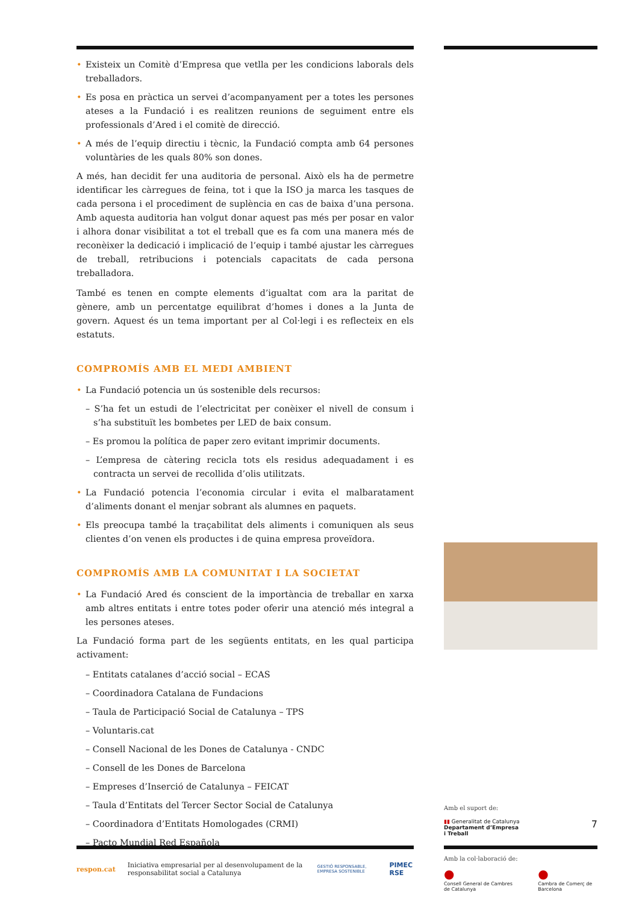Existeix un Comitè d’Empresa que vetlla per les condicions laborals dels treballadors.
Es posa en pràctica un servei d’acompanyament per a totes les persones ateses a la Fundació i es realitzen reunions de seguiment entre els professionals d’Ared i el comitè de direcció.
A més de l’equip directiu i tècnic, la Fundació compta amb 64 persones voluntàries de les quals 80% son dones.
A més, han decidit fer una auditoria de personal. Això els ha de permetre identificar les càrregues de feina, tot i que la ISO ja marca les tasques de cada persona i el procediment de suplència en cas de baixa d’una persona. Amb aquesta auditoria han volgut donar aquest pas més per posar en valor i alhora donar visibilitat a tot el treball que es fa com una manera més de reconèixer la dedicació i implicació de l’equip i també ajustar les càrregues de treball, retribucions i potencials capacitats de cada persona treballadora.
També es tenen en compte elements d’igualtat com ara la paritat de gènere, amb un percentatge equilibrat d’homes i dones a la Junta de govern. Aquest és un tema important per al Col·legi i es reflecteix en els estatuts.
COMPROMÍS AMB EL MEDI AMBIENT
La Fundació potencia un ús sostenible dels recursos:
– S’ha fet un estudi de l’electricitat per conèixer el nivell de consum i s’ha substituït les bombetes per LED de baix consum.
– Es promou la política de paper zero evitant imprimir documents.
– L’empresa de càtering recicla tots els residus adequadament i es contracta un servei de recollida d’olis utilitzats.
La Fundació potencia l’economia circular i evita el malbaratament d’aliments donant el menjar sobrant als alumnes en paquets.
Els preocupa també la traçabilitat dels aliments i comuniquen als seus clientes d’on venen els productes i de quina empresa proveïdora.
COMPROMÍS AMB LA COMUNITAT I LA SOCIETAT
La Fundació Ared és conscient de la importància de treballar en xarxa amb altres entitats i entre totes poder oferir una atenció més integral a les persones ateses.
La Fundació forma part de les següents entitats, en les qual participa activament:
– Entitats catalanes d’acció social – ECAS
– Coordinadora Catalana de Fundacions
– Taula de Participació Social de Catalunya – TPS
– Voluntaris.cat
– Consell Nacional de les Dones de Catalunya - CNDC
– Consell de les Dones de Barcelona
– Empreses d’Inserció de Catalunya – FEICAT
– Taula d’Entitats del Tercer Sector Social de Catalunya
– Coordinadora d’Entitats Homologades (CRMI)
– Pacto Mundial Red Española
Amb el suport de:
▮▮ Generalitat de Catalunya
Departament d’Empresa
i Treball
7
respon.cat
Iniciativa empresarial per al desenvolupament de la responsabilitat social a Catalunya
GESTIÓ RESPONSABLE, EMPRESA SOSTENIBLE
PIMEC RSE
Amb la col·laboració de:
●
Consell General de Cambres de Catalunya
●
Cambra de Comerç de Barcelona